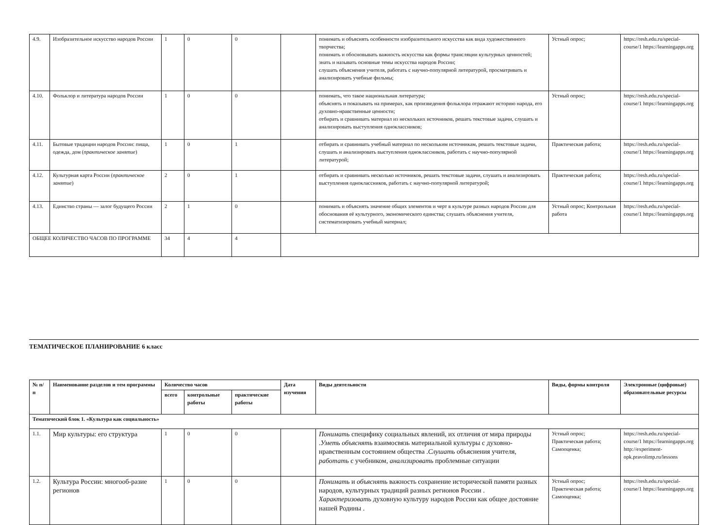| 4.9. | Изобразительное искусство народов России | 1 | 0 | 0 | | понимать и объяснять особенности изобразительного искусства как вида художественного творчества; понимать и обосновывать важность искусства как формы трансляции культурных ценностей; знать и называть основные темы искусства народов России; слушать объяснения учителя, работать с научно-популярной литературой, просматривать и анализировать учебные фильмы; | Устный опрос; | https://resh.edu.ru/special-course/1 https://learningapps.org |
| 4.10. | Фольклор и литература народов России | 1 | 0 | 0 | | понимать, что такое национальная литература; объяснять и показывать на примерах, как произведения фольклора отражают историю народа, его духовно-нравственные ценности; отбирать и сравнивать материал из нескольких источников, решать текстовые задачи, слушать и анализировать выступления одноклассников; | Устный опрос; | https://resh.edu.ru/special-course/1 https://learningapps.org |
| 4.11. | Бытовые традиции народов России: пища, одежда, дом ( практическое занятие ) | 1 | 0 | 1 | | отбирать и сравнивать учебный материал по нескольким источникам, решать текстовые задачи, слушать и анализировать выступления одноклассников, работать с научно-популярной литературой; | Практическая работа; | https://resh.edu.ru/special-course/1 https://learningapps.org |
| 4.12. | Культурная карта России ( практическое занятие ) | 2 | 0 | 1 | | отбирать и сравнивать несколько источников, решать текстовые задачи, слушать и анализировать выступления одноклассников, работать с научно-популярной литературой; | Практическая работа; | https://resh.edu.ru/special-course/1 https://learningapps.org |
| 4.13. | Единство страны — залог будущего России | 2 | 1 | 0 | | понимать и объяснять значение общих элементов и черт в культуре разных народов России для обоснования её культурного, экономического единства; слушать объяснения учителя, систематизировать учебный материал; | Устный опрос; Контрольная работа | https://resh.edu.ru/special-course/1 https://learningapps.org |
| ОБЩЕЕ КОЛИЧЕСТВО ЧАСОВ ПО ПРОГРАММЕ | | 34 | 4 | 4 | | | | |
ТЕМАТИЧЕСКОЕ ПЛАНИРОВАНИЕ 6 класс
| № п/ п | Наименование разделов и тем программы | Количество часов | | | Дата изучения | Виды деятельности | Виды, формы контроля | Электронные (цифровые) образовательные ресурсы |
| --- | --- | --- | --- | --- | --- | --- | --- | --- |
| | | всего | контрольные работы | практические работы | | | | |
| Тематический блок 1. «Культура как социальность» | | | | | | | | |
| 1.1. | Мир культуры: его структура | 1 | 0 | 0 | | Понимать специфику социальных явлений, их отличия от мира природы . Уметь объяснять взаимосвязь материальной культуры с духовно-нравственным состоянием общества . Слушать объяснения учителя, работать с учебником, анализировать проблемные ситуации | Устный опрос; Практическая работа; Самооценка; | https://resh.edu.ru/special-course/1 https://learningapps.org http://experiment-opk.pravolimp.ru/lessons |
| 1.2. | Культура России: многооб-разие регионов | 1 | 0 | 0 | | Понимать и объяснять важность сохранение исторической памяти разных народов, культурных традиций разных регионов России . Характеризовать духовную культуру народов России как общее достояние нашей Родины . | Устный опрос; Практическая работа; Самооценка; | https://resh.edu.ru/special-course/1 https://learningapps.org |